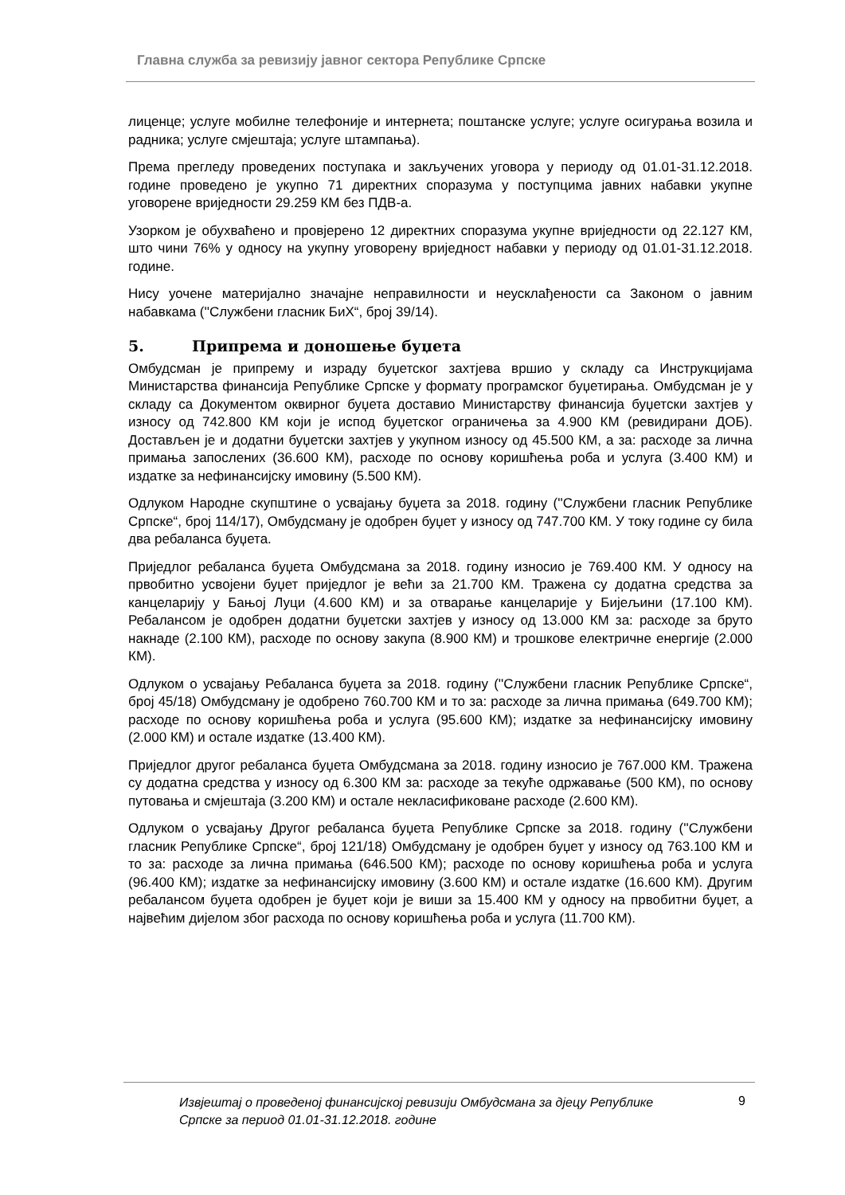Главна служба за ревизију јавног сектора Републике Српске
лиценце; услуге мобилне телефоније и интернета; поштанске услуге; услуге осигурања возила и радника; услуге смјештаја; услуге штампања).
Према прегледу проведених поступака и закључених уговора у периоду од 01.01-31.12.2018. године проведено је укупно 71 директних споразума у поступцима јавних набавки укупне уговорене вриједности 29.259 КМ без ПДВ-а.
Узорком је обухваћено и провјерено 12 директних споразума укупне вриједности од 22.127 КМ, што чини 76% у односу на укупну уговорену вриједност набавки у периоду од 01.01-31.12.2018. године.
Нису уочене материјално значајне неправилности и неусклађености са Законом о јавним набавкама (''Службени гласник БиХ“, број 39/14).
5. Припрема и доношење буџета
Омбудсман је припрему и израду буџетског захтјева вршио у складу са Инструкцијама Министарства финансија Републике Српске у формату програмског буџетирања. Омбудсман је у складу са Документом оквирног буџета доставио Министарству финансија буџетски захтјев у износу од 742.800 КМ који је испод буџетског ограничења за 4.900 КМ (ревидирани ДОБ). Достављен је и додатни буџетски захтјев у укупном износу од 45.500 КМ, а за: расходе за лична примања запослених (36.600 КМ), расходе по основу коришћења роба и услуга (3.400 КМ) и издатке за нефинансијску имовину (5.500 КМ).
Одлуком Народне скупштине о усвајању буџета за 2018. годину (''Службени гласник Републике Српске“, број 114/17), Омбудсману је одобрен буџет у износу од 747.700 КМ. У току године су била два ребаланса буџета.
Приједлог ребаланса буџета Омбудсмана за 2018. годину износио је 769.400 КМ. У односу на првобитно усвојени буџет приједлог је већи за 21.700 КМ. Тражена су додатна средства за канцеларију у Бањој Луци (4.600 КМ) и за отварање канцеларије у Бијељини (17.100 КМ). Ребалансом је одобрен додатни буџетски захтјев у износу од 13.000 КМ за: расходе за бруто накнаде (2.100 КМ), расходе по основу закупа (8.900 КМ) и трошкове електричне енергије (2.000 КМ).
Одлуком о усвајању Ребаланса буџета за 2018. годину (''Службени гласник Републике Српске“, број 45/18) Омбудсману је одобрено 760.700 КМ и то за: расходе за лична примања (649.700 КМ); расходе по основу коришћења роба и услуга (95.600 КМ); издатке за нефинансијску имовину (2.000 КМ) и остале издатке (13.400 КМ).
Приједлог другог ребаланса буџета Омбудсмана за 2018. годину износио је 767.000 КМ. Тражена су додатна средства у износу од 6.300 КМ за: расходе за текуће одржавање (500 КМ), по основу путовања и смјештаја (3.200 КМ) и остале некласификоване расходе (2.600 КМ).
Одлуком о усвајању Другог ребаланса буџета Републике Српске за 2018. годину (''Службени гласник Републике Српске“, број 121/18) Омбудсману је одобрен буџет у износу од 763.100 КМ и то за: расходе за лична примања (646.500 КМ); расходе по основу коришћења роба и услуга (96.400 КМ); издатке за нефинансијску имовину (3.600 КМ) и остале издатке (16.600 КМ). Другим ребалансом буџета одобрен је буџет који је виши за 15.400 КМ у односу на првобитни буџет, а највећим дијелом због расхода по основу коришћења роба и услуга (11.700 КМ).
Извјештај о проведеној финансијској ревизији Омбудсмана за дјецу Републике Српске за период 01.01-31.12.2018. године 9